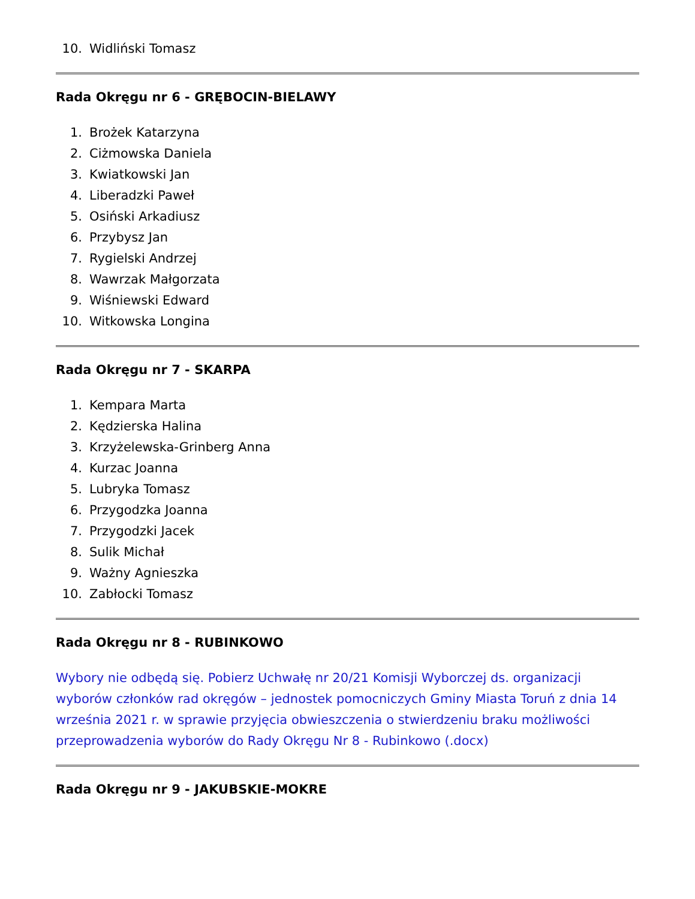10. Widliński Tomasz
Rada Okręgu nr 6 - GRĘBOCIN-BIELAWY
1. Brożek Katarzyna
2. Ciżmowska Daniela
3. Kwiatkowski Jan
4. Liberadzki Paweł
5. Osiński Arkadiusz
6. Przybysz Jan
7. Rygielski Andrzej
8. Wawrzak Małgorzata
9. Wiśniewski Edward
10. Witkowska Longina
Rada Okręgu nr 7 - SKARPA
1. Kempara Marta
2. Kędzierska Halina
3. Krzyżelewska-Grinberg Anna
4. Kurzac Joanna
5. Lubryka Tomasz
6. Przygodzka Joanna
7. Przygodzki Jacek
8. Sulik Michał
9. Ważny Agnieszka
10. Zabłocki Tomasz
Rada Okręgu nr 8 - RUBINKOWO
Wybory nie odbędą się. Pobierz Uchwałę nr 20/21 Komisji Wyborczej ds. organizacji wyborów członków rad okręgów – jednostek pomocniczych Gminy Miasta Toruń z dnia 14 września 2021 r. w sprawie przyjęcia obwieszczenia o stwierdzeniu braku możliwości przeprowadzenia wyborów do Rady Okręgu Nr 8 - Rubinkowo (.docx)
Rada Okręgu nr 9 - JAKUBSKIE-MOKRE